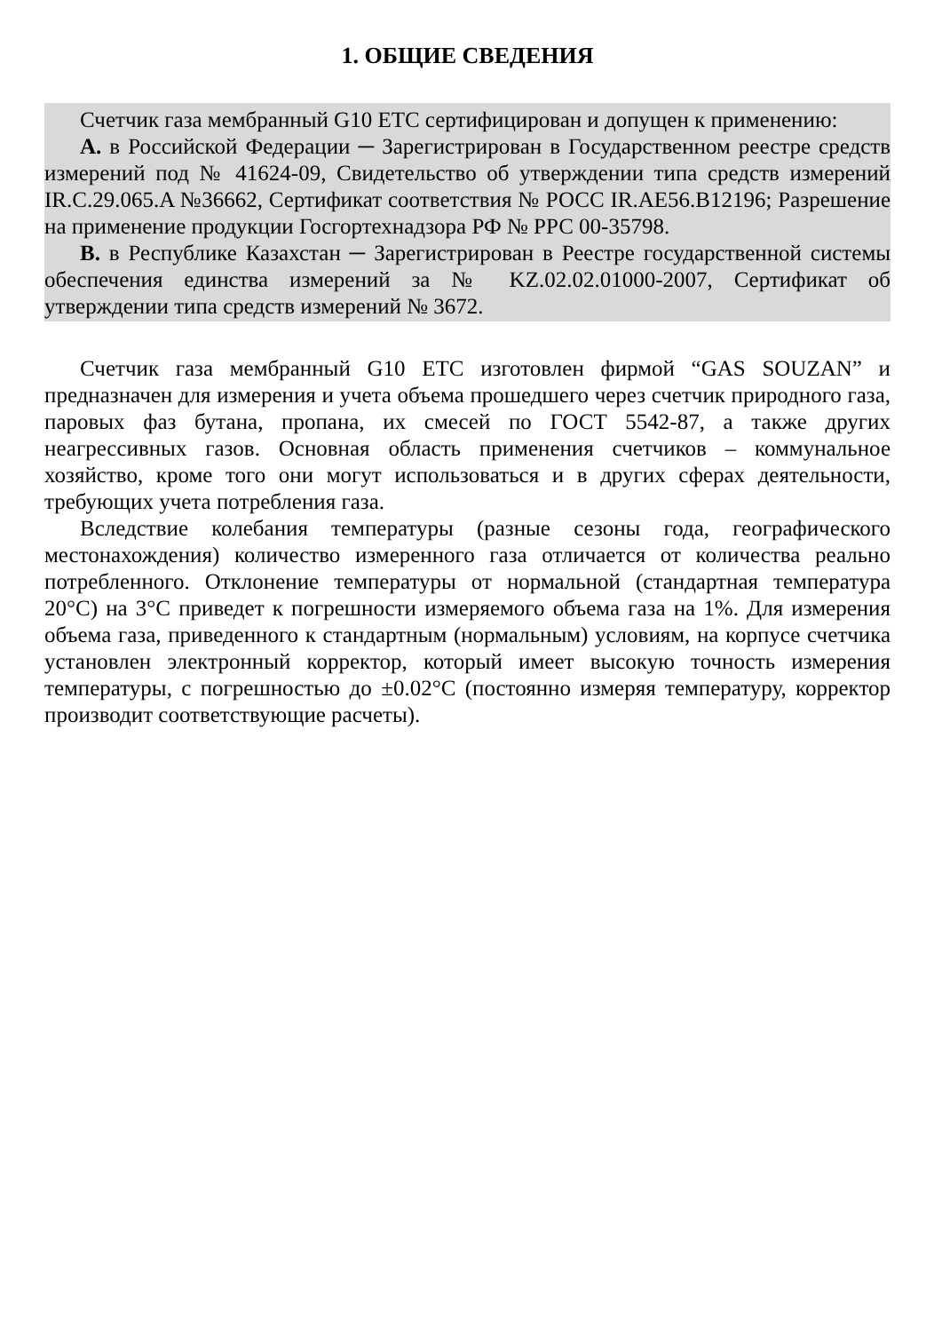1. ОБЩИЕ СВЕДЕНИЯ
Счетчик газа мембранный G10 ETC сертифицирован и допущен к применению:
А. в Российской Федерации ─ Зарегистрирован в Государственном реестре средств измерений под № 41624-09, Свидетельство об утверждении типа средств измерений IR.C.29.065.A №36662, Сертификат соответствия № РОСС IR.AE56.B12196; Разрешение на применение продукции Госгортехнадзора РФ № РРС 00-35798.
В. в Республике Казахстан ─ Зарегистрирован в Реестре государственной системы обеспечения единства измерений за № KZ.02.02.01000-2007, Сертификат об утверждении типа средств измерений № 3672.
Счетчик газа мембранный G10 ETC изготовлен фирмой “GAS SOUZAN” и предназначен для измерения и учета объема прошедшего через счетчик природного газа, паровых фаз бутана, пропана, их смесей по ГОСТ 5542-87, а также других неагрессивных газов. Основная область применения счетчиков – коммунальное хозяйство, кроме того они могут использоваться и в других сферах деятельности, требующих учета потребления газа.
Вследствие колебания температуры (разные сезоны года, географического местонахождения) количество измеренного газа отличается от количества реально потребленного. Отклонение температуры от нормальной (стандартная температура 20°С) на 3°С приведет к погрешности измеряемого объема газа на 1%. Для измерения объема газа, приведенного к стандартным (нормальным) условиям, на корпусе счетчика установлен электронный корректор, который имеет высокую точность измерения температуры, с погрешностью до ±0.02°С (постоянно измеряя температуру, корректор производит соответствующие расчеты).